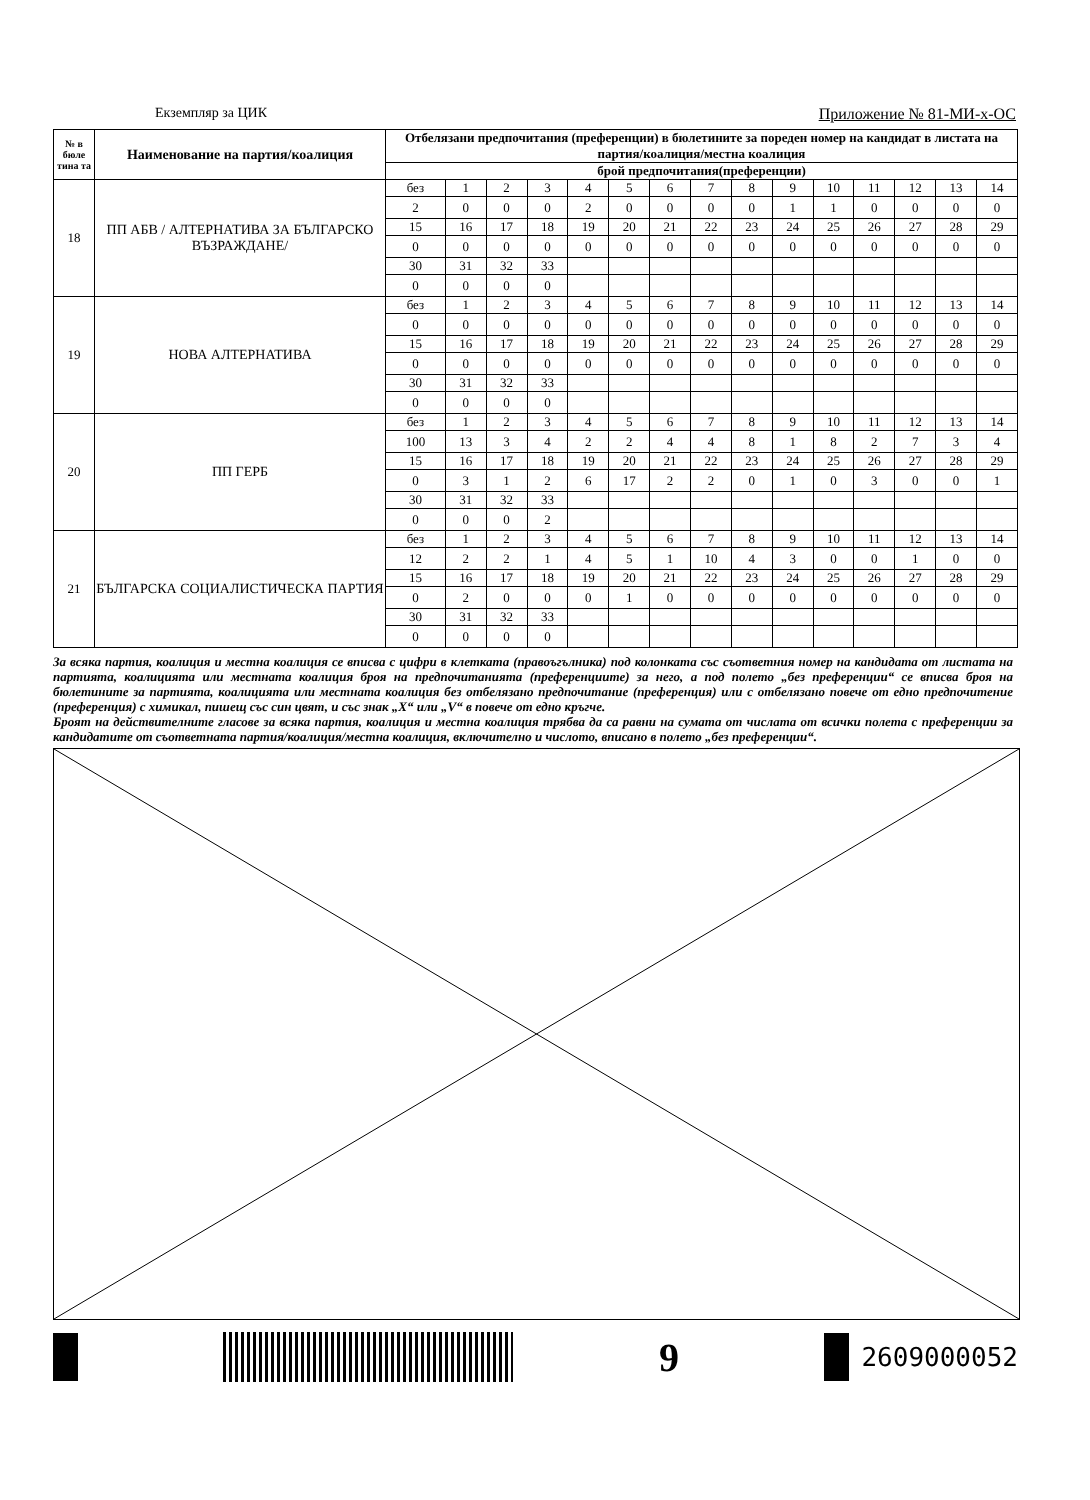Екземпляр за ЦИК Приложение № 81-МИ-х-ОС
| № в бюле тина та | Наименование на партия/коалиция | Отбелязани предпочитания (преференции) в бюлетините за пореден номер на кандидат в листата на партия/коалиция/местна коалиция | | | | | | | | | | | | | | |
| --- | --- | --- | --- | --- | --- | --- | --- | --- | --- | --- | --- | --- | --- | --- | --- | --- |
| | | брой предпочитания(преференции) | | | | | | | | | | | | | | |
| 18 | ПП АБВ / АЛТЕРНАТИВА ЗА БЪЛГАРСКО ВЪЗРАЖДАНЕ/ | без | 1 | 2 | 3 | 4 | 5 | 6 | 7 | 8 | 9 | 10 | 11 | 12 | 13 | 14 |
| | | 2 | 0 | 0 | 0 | 2 | 0 | 0 | 0 | 0 | 1 | 1 | 0 | 0 | 0 | 0 |
| | | 15 | 16 | 17 | 18 | 19 | 20 | 21 | 22 | 23 | 24 | 25 | 26 | 27 | 28 | 29 |
| | | 0 | 0 | 0 | 0 | 0 | 0 | 0 | 0 | 0 | 0 | 0 | 0 | 0 | 0 | 0 |
| | | 30 | 31 | 32 | 33 | | | | | | | | | | | |
| | | 0 | 0 | 0 | 0 | | | | | | | | | | | |
| 19 | НОВА АЛТЕРНАТИВА | без | 1 | 2 | 3 | 4 | 5 | 6 | 7 | 8 | 9 | 10 | 11 | 12 | 13 | 14 |
| | | 0 | 0 | 0 | 0 | 0 | 0 | 0 | 0 | 0 | 0 | 0 | 0 | 0 | 0 | 0 |
| | | 15 | 16 | 17 | 18 | 19 | 20 | 21 | 22 | 23 | 24 | 25 | 26 | 27 | 28 | 29 |
| | | 0 | 0 | 0 | 0 | 0 | 0 | 0 | 0 | 0 | 0 | 0 | 0 | 0 | 0 | 0 |
| | | 30 | 31 | 32 | 33 | | | | | | | | | | | |
| | | 0 | 0 | 0 | 0 | | | | | | | | | | | |
| 20 | ПП ГЕРБ | без | 1 | 2 | 3 | 4 | 5 | 6 | 7 | 8 | 9 | 10 | 11 | 12 | 13 | 14 |
| | | 100 | 13 | 3 | 4 | 2 | 2 | 4 | 4 | 8 | 1 | 8 | 2 | 7 | 3 | 4 |
| | | 15 | 16 | 17 | 18 | 19 | 20 | 21 | 22 | 23 | 24 | 25 | 26 | 27 | 28 | 29 |
| | | 0 | 3 | 1 | 2 | 6 | 17 | 2 | 2 | 0 | 1 | 0 | 3 | 0 | 0 | 1 |
| | | 30 | 31 | 32 | 33 | | | | | | | | | | | |
| | | 0 | 0 | 0 | 2 | | | | | | | | | | | |
| 21 | БЪЛГАРСКА СОЦИАЛИСТИЧЕСКА ПАРТИЯ | без | 1 | 2 | 3 | 4 | 5 | 6 | 7 | 8 | 9 | 10 | 11 | 12 | 13 | 14 |
| | | 12 | 2 | 2 | 1 | 4 | 5 | 1 | 10 | 4 | 3 | 0 | 0 | 1 | 0 | 0 |
| | | 15 | 16 | 17 | 18 | 19 | 20 | 21 | 22 | 23 | 24 | 25 | 26 | 27 | 28 | 29 |
| | | 0 | 2 | 0 | 0 | 0 | 1 | 0 | 0 | 0 | 0 | 0 | 0 | 0 | 0 | 0 |
| | | 30 | 31 | 32 | 33 | | | | | | | | | | | |
| | | 0 | 0 | 0 | 0 | | | | | | | | | | | |
За всяка партия, коалиция и местна коалиция се вписва с цифри в клетката (правоъгълника) под колонката със съответния номер на кандидата от листата на партията, коалицията или местната коалиция броя на предпочитанията (преференциите) за него, а под полето „без преференции“ се вписва броя на бюлетините за партията, коалицията или местната коалиция без отбелязано предпочитание (преференция) или с отбелязано повече от едно предпочитение (преференция) с химикал, пишещ със син цвят, и със знак „X“ или „V“ в повече от едно кръгче.
Броят на действителните гласове за всяка партия, коалиция и местна коалиция трябва да са равни на сумата от числата от всички полета с преференции за кандидатите от съответната партия/коалиция/местна коалиция, включително и числото, вписано в полето „без преференции“.
9
2609000052